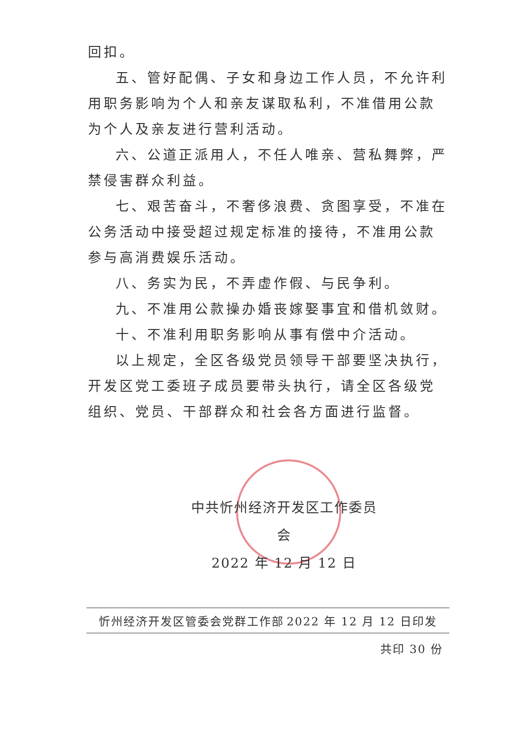回扣。
五、管好配偶、子女和身边工作人员，不允许利用职务影响为个人和亲友谋取私利，不准借用公款为个人及亲友进行营利活动。
六、公道正派用人，不任人唯亲、营私舞弊，严禁侵害群众利益。
七、艰苦奋斗，不奢侈浪费、贪图享受，不准在公务活动中接受超过规定标准的接待，不准用公款参与高消费娱乐活动。
八、务实为民，不弄虚作假、与民争利。
九、不准用公款操办婚丧嫁娶事宜和借机敛财。
十、不准利用职务影响从事有偿中介活动。
以上规定，全区各级党员领导干部要坚决执行，开发区党工委班子成员要带头执行，请全区各级党组织、党员、干部群众和社会各方面进行监督。
中共忻州经济开发区工作委员会
2022 年 12 月 12 日
忻州经济开发区管委会党群工作部 2022 年 12 月 12 日印发
共印 30 份